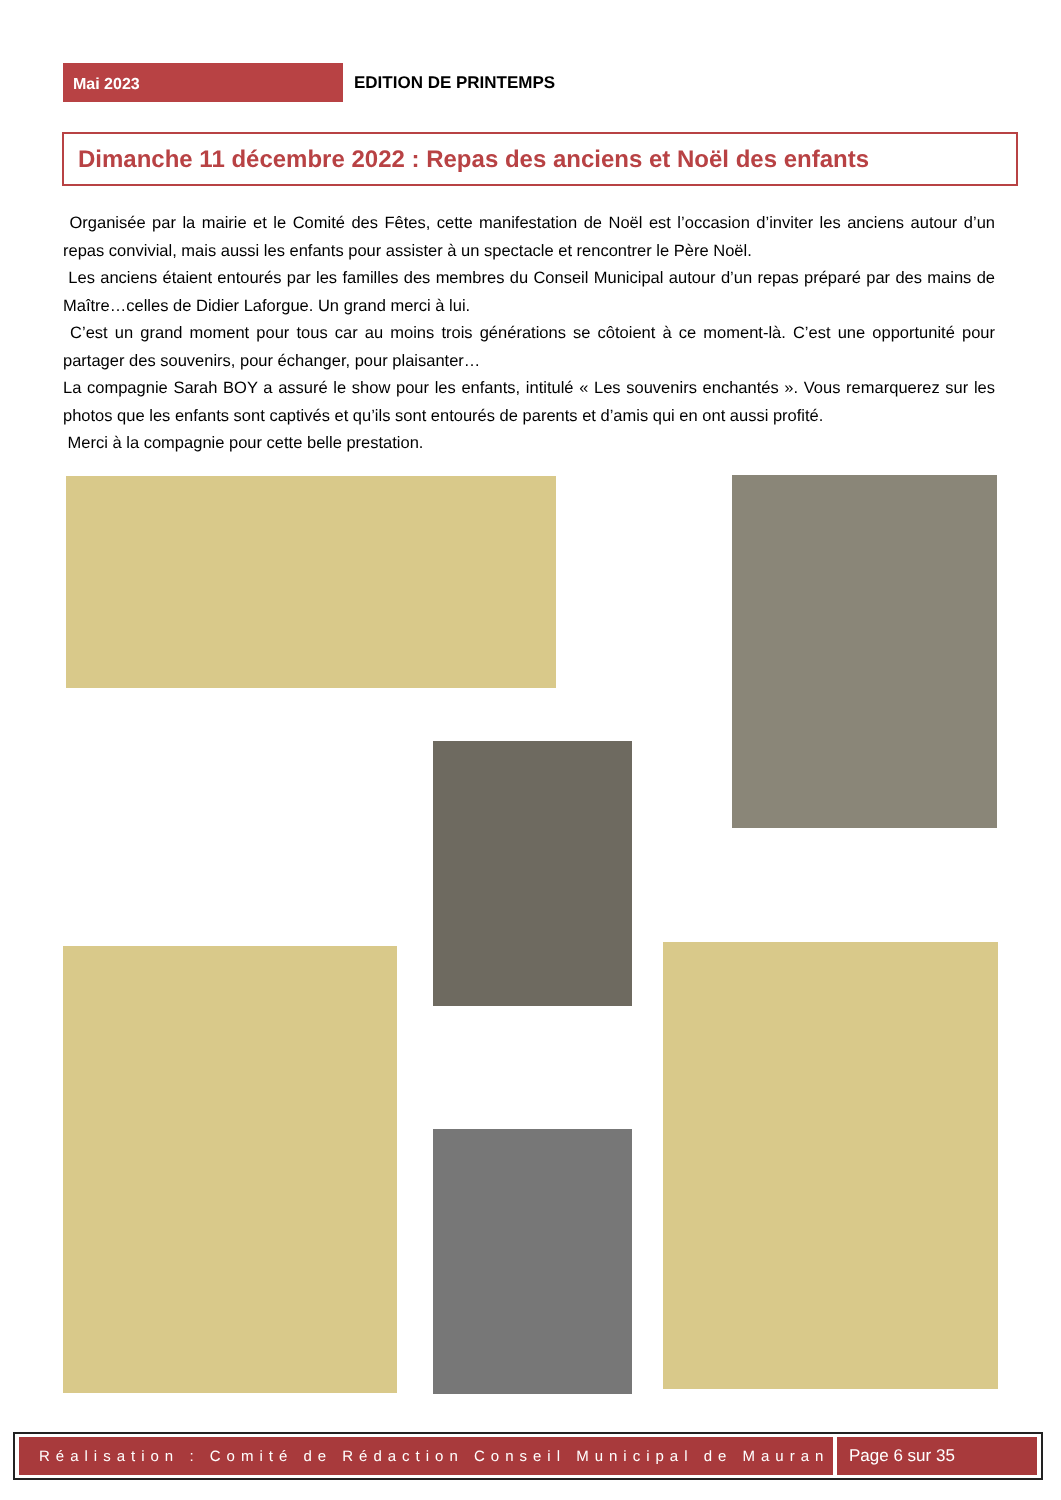Mai 2023
EDITION DE PRINTEMPS
Dimanche 11 décembre 2022 : Repas des anciens et Noël des enfants
Organisée par la mairie et le Comité des Fêtes, cette manifestation de Noël est l’occasion d’inviter les anciens autour d’un repas convivial, mais aussi les enfants pour assister à un spectacle et rencontrer le Père Noël.
Les anciens étaient entourés par les familles des membres du Conseil Municipal autour d’un repas préparé par des mains de Maître…celles de Didier Laforgue. Un grand merci à lui.
C’est un grand moment pour tous car au moins trois générations se côtoient à ce moment-là. C’est une opportunité pour partager des souvenirs, pour échanger, pour plaisanter…
La compagnie Sarah BOY a assuré le show pour les enfants, intitulé « Les souvenirs enchantés ». Vous remarquerez sur les photos que les enfants sont captivés et qu’ils sont entourés de parents et d’amis qui en ont aussi profité.
Merci à la compagnie pour cette belle prestation.
Réalisation : Comité de Rédaction Conseil Municipal de Mauran
Page 6 sur 35